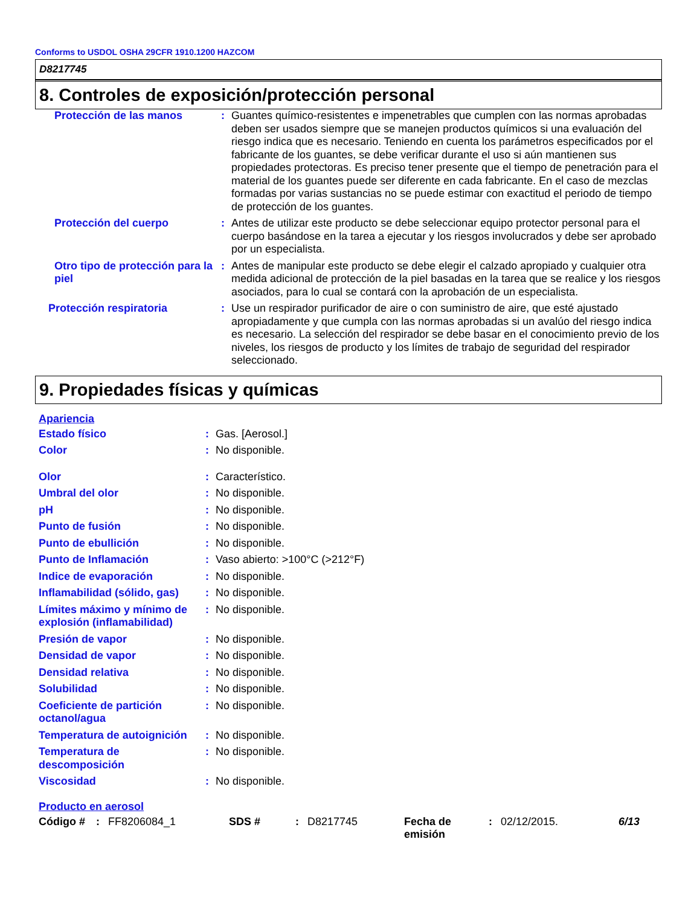Conforms to USDOL OSHA 29CFR 1910.1200 HAZCOM
D8217745
8. Controles de exposición/protección personal
| Protección de las manos | : | Guantes químico-resistentes e impenetrables que cumplen con las normas aprobadas deben ser usados siempre que se manejen productos químicos si una evaluación del riesgo indica que es necesario. Teniendo en cuenta los parámetros especificados por el fabricante de los guantes, se debe verificar durante el uso si aún mantienen sus propiedades protectoras. Es preciso tener presente que el tiempo de penetración para el material de los guantes puede ser diferente en cada fabricante. En el caso de mezclas formadas por varias sustancias no se puede estimar con exactitud el periodo de tiempo de protección de los guantes. |
| Protección del cuerpo | : | Antes de utilizar este producto se debe seleccionar equipo protector personal para el cuerpo basándose en la tarea a ejecutar y los riesgos involucrados y debe ser aprobado por un especialista. |
| Otro tipo de protección para la piel | : | Antes de manipular este producto se debe elegir el calzado apropiado y cualquier otra medida adicional de protección de la piel basadas en la tarea que se realice y los riesgos asociados, para lo cual se contará con la aprobación de un especialista. |
| Protección respiratoria | : | Use un respirador purificador de aire o con suministro de aire, que esté ajustado apropiadamente y que cumpla con las normas aprobadas si un avalúo del riesgo indica es necesario. La selección del respirador se debe basar en el conocimiento previo de los niveles, los riesgos de producto y los límites de trabajo de seguridad del respirador seleccionado. |
9. Propiedades físicas y químicas
Apariencia
| Estado físico | : | Gas. [Aerosol.] |
| Color | : | No disponible. |
| Olor | : | Característico. |
| Umbral del olor | : | No disponible. |
| pH | : | No disponible. |
| Punto de fusión | : | No disponible. |
| Punto de ebullición | : | No disponible. |
| Punto de Inflamación | : | Vaso abierto: >100°C (>212°F) |
| Indice de evaporación | : | No disponible. |
| Inflamabilidad (sólido, gas) | : | No disponible. |
| Límites máximo y mínimo de explosión (inflamabilidad) | : | No disponible. |
| Presión de vapor | : | No disponible. |
| Densidad de vapor | : | No disponible. |
| Densidad relativa | : | No disponible. |
| Solubilidad | : | No disponible. |
| Coeficiente de partición octanol/agua | : | No disponible. |
| Temperatura de autoignición | : | No disponible. |
| Temperatura de descomposición | : | No disponible. |
| Viscosidad | : | No disponible. |
Producto en aerosol
| Código # | : | FF8206084_1 | SDS # | : | D8217745 | Fecha de emisión | : | 02/12/2015. | 6/13 |